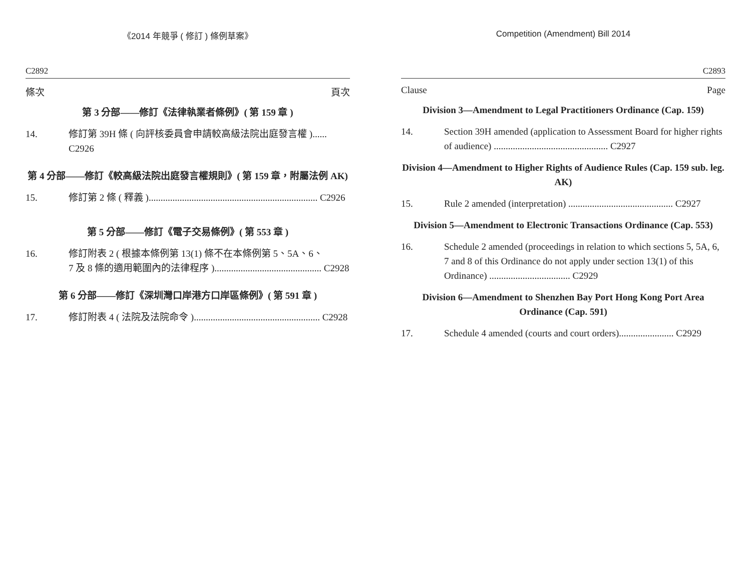《2014 年競爭 ( 修訂 ) 條例草案》
C2892
條次 頁次
第 3 分部——修訂《法律執業者條例》( 第 159 章 )
14. 修訂第 39H 條 ( 向評核委員會申請較高級法院出庭發言權 )...... C2926
第 4 分部——修訂《較高級法院出庭發言權規則》( 第 159 章，附屬法例 AK)
15. 修訂第 2 條 ( 釋義 )....................................................................... C2926
第 5 分部——修訂《電子交易條例》( 第 553 章 )
16. 修訂附表 2 ( 根據本條例第 13(1) 條不在本條例第 5、5A、6、
7 及 8 條的適用範圍內的法律程序 )............................................. C2928
第 6 分部——修訂《深圳灣口岸港方口岸區條例》( 第 591 章 )
17. 修訂附表 4 ( 法院及法院命令 )..................................................... C2928
Competition (Amendment) Bill 2014
C2893
Clause Page
Division 3—Amendment to Legal Practitioners Ordinance (Cap. 159)
14. Section 39H amended (application to Assessment Board for higher rights of audience) ................................................ C2927
Division 4—Amendment to Higher Rights of Audience Rules (Cap. 159 sub. leg. AK)
15. Rule 2 amended (interpretation) ............................................ C2927
Division 5—Amendment to Electronic Transactions Ordinance (Cap. 553)
16. Schedule 2 amended (proceedings in relation to which sections 5, 5A, 6, 7 and 8 of this Ordinance do not apply under section 13(1) of this Ordinance) .................................. C2929
Division 6—Amendment to Shenzhen Bay Port Hong Kong Port Area Ordinance (Cap. 591)
17. Schedule 4 amended (courts and court orders)....................... C2929